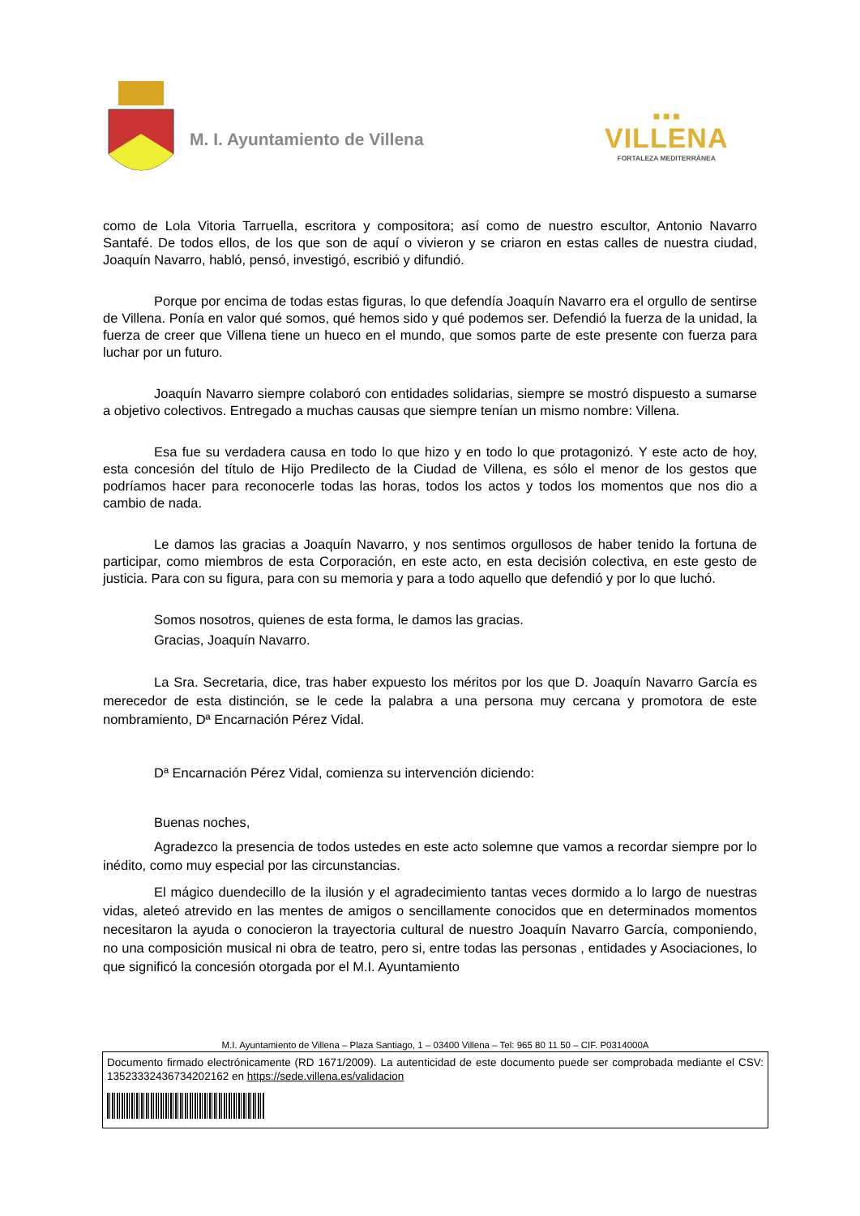M. I. Ayuntamiento de Villena
■ ■ ■
VILLENA
FORTALEZA MEDITERRÁNEA
como de Lola Vitoria Tarruella, escritora y compositora; así como de nuestro escultor, Antonio Navarro Santafé. De todos ellos, de los que son de aquí o vivieron y se criaron en estas calles de nuestra ciudad, Joaquín Navarro, habló, pensó, investigó, escribió y difundió.
Porque por encima de todas estas figuras, lo que defendía Joaquín Navarro era el orgullo de sentirse de Villena. Ponía en valor qué somos, qué hemos sido y qué podemos ser. Defendió la fuerza de la unidad, la fuerza de creer que Villena tiene un hueco en el mundo, que somos parte de este presente con fuerza para luchar por un futuro.
Joaquín Navarro siempre colaboró con entidades solidarias, siempre se mostró dispuesto a sumarse a objetivo colectivos. Entregado a muchas causas que siempre tenían un mismo nombre: Villena.
Esa fue su verdadera causa en todo lo que hizo y en todo lo que protagonizó. Y este acto de hoy, esta concesión del título de Hijo Predilecto de la Ciudad de Villena, es sólo el menor de los gestos que podríamos hacer para reconocerle todas las horas, todos los actos y todos los momentos que nos dio a cambio de nada.
Le damos las gracias a Joaquín Navarro, y nos sentimos orgullosos de haber tenido la fortuna de participar, como miembros de esta Corporación, en este acto, en esta decisión colectiva, en este gesto de justicia. Para con su figura, para con su memoria y para a todo aquello que defendió y por lo que luchó.
Somos nosotros, quienes de esta forma, le damos las gracias.
Gracias, Joaquín Navarro.
La Sra. Secretaria, dice, tras haber expuesto los méritos por los que D. Joaquín Navarro García es merecedor de esta distinción, se le cede la palabra a una persona muy cercana y promotora de este nombramiento, Dª Encarnación Pérez Vidal.
Dª Encarnación Pérez Vidal, comienza su intervención diciendo:
Buenas noches,
Agradezco la presencia de todos ustedes en este acto solemne que vamos a recordar siempre por lo inédito, como muy especial por las circunstancias.
El mágico duendecillo de la ilusión y el agradecimiento tantas veces dormido a lo largo de nuestras vidas, aleteó atrevido en las mentes de amigos o sencillamente conocidos que en determinados momentos necesitaron la ayuda o conocieron la trayectoria cultural de nuestro Joaquín Navarro García, componiendo, no una composición musical ni obra de teatro, pero si, entre todas las personas , entidades y Asociaciones, lo que significó la concesión otorgada por el M.I. Ayuntamiento
M.I. Ayuntamiento de Villena – Plaza Santiago, 1 – 03400 Villena – Tel: 965 80 11 50 – CIF. P0314000A
Documento firmado electrónicamente (RD 1671/2009). La autenticidad de este documento puede ser comprobada mediante el CSV: 13523332436734202162 en https://sede.villena.es/validacion